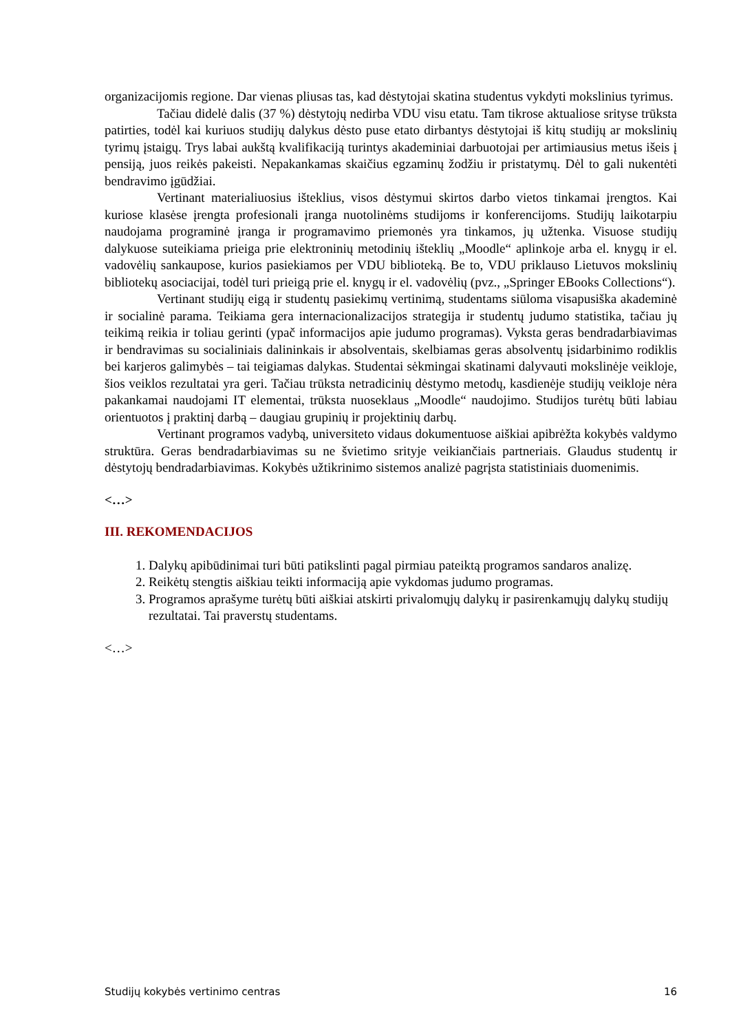organizacijomis regione. Dar vienas pliusas tas, kad dėstytojai skatina studentus vykdyti mokslinius tyrimus.
Tačiau didelė dalis (37 %) dėstytojų nedirba VDU visu etatu. Tam tikrose aktualiose srityse trūksta patirties, todėl kai kuriuos studijų dalykus dėsto puse etato dirbantys dėstytojai iš kitų studijų ar mokslinių tyrimų įstaigų. Trys labai aukštą kvalifikaciją turintys akademiniai darbuotojai per artimiausius metus išeis į pensiją, juos reikės pakeisti. Nepakankamas skaičius egzaminų žodžiu ir pristatymų. Dėl to gali nukentėti bendravimo įgūdžiai.
Vertinant materialiuosius išteklius, visos dėstymui skirtos darbo vietos tinkamai įrengtos. Kai kuriose klasėse įrengta profesionali įranga nuotolinėms studijoms ir konferencijoms. Studijų laikotarpiu naudojama programinė įranga ir programavimo priemonės yra tinkamos, jų užtenka. Visuose studijų dalykuose suteikiama prieiga prie elektroninių metodinių išteklių „Moodle“ aplinkoje arba el. knygų ir el. vadovėlių sankaupose, kurios pasiekiamos per VDU biblioteką. Be to, VDU priklauso Lietuvos mokslinių bibliotekų asociacijai, todėl turi prieigą prie el. knygų ir el. vadovėlių (pvz., „Springer EBooks Collections“).
Vertinant studijų eigą ir studentų pasiekimų vertinimą, studentams siūloma visapusiška akademinė ir socialinė parama. Teikiama gera internacionalizacijos strategija ir studentų judumo statistika, tačiau jų teikimą reikia ir toliau gerinti (ypač informacijos apie judumo programas). Vyksta geras bendradarbiavimas ir bendravimas su socialiniais dalininkais ir absolventais, skelbiamas geras absolventų įsidarbinimo rodiklis bei karjeros galimybės – tai teigiamas dalykas. Studentai sėkmingai skatinami dalyvauti mokslinėje veikloje, šios veiklos rezultatai yra geri. Tačiau trūksta netradicinių dėstymo metodų, kasdienėje studijų veikloje nėra pakankamai naudojami IT elementai, trūksta nuoseklaus „Moodle“ naudojimo. Studijos turėtų būti labiau orientuotos į praktinį darbą – daugiau grupinių ir projektinių darbų.
Vertinant programos vadybą, universiteto vidaus dokumentuose aiškiai apibrėžta kokybės valdymo struktūra. Geras bendradarbiavimas su ne švietimo srityje veikiančiais partneriais. Glaudus studentų ir dėstytojų bendradarbiavimas. Kokybės užtikrinimo sistemos analizė pagrįsta statistiniais duomenimis.
<…>
III. REKOMENDACIJOS
1. Dalykų apibūdinimai turi būti patikslinti pagal pirmiau pateiktą programos sandaros analizę.
2. Reikėtų stengtis aiškiau teikti informaciją apie vykdomas judumo programas.
3. Programos aprašyme turėtų būti aiškiai atskirti privalomųjų dalykų ir pasirenkamųjų dalykų studijų rezultatai. Tai praverstų studentams.
<…>
Studijų kokybės vertinimo centras 16